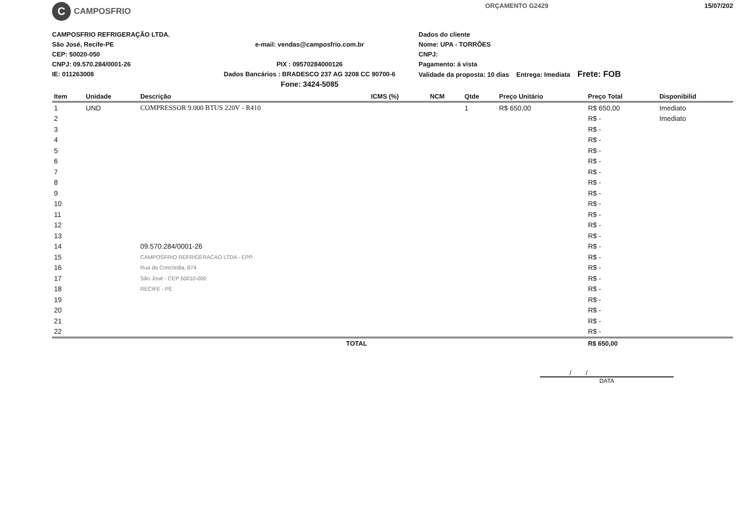C
CAMPOSFRIO
ORÇAMENTO G2429 15/07/202
CAMPOSFRIO REFRIGERAÇÃO LTDA.
São José, Recife-PE
CEP: 50020-050
CNPJ: 09.570.284/0001-26
IE: 011263008
e-mail: vendas@camposfrio.com.br
PIX : 09570284000126
Dados Bancários : BRADESCO 237 AG 3208 CC 90700-6
Fone: 3424-5085
Dados do cliente
Nome: UPA - TORRÕES
CNPJ:
Pagamento: á vista
Validade da proposta: 10 dias Entrega: Imediata Frete: FOB
| Item | Unidade | Descrição | ICMS (%) | NCM | Qtde | Preço Unitário | Preço Total | Disponibilid |
| --- | --- | --- | --- | --- | --- | --- | --- | --- |
| 1 | UND | COMPRESSOR 9.000 BTUS 220V - R410 | | | 1 | R$ 650,00 | R$ 650,00 | Imediato |
| 2 | | | | | | | R$ - | Imediato |
| 3 | | | | | | | R$ - | |
| 4 | | | | | | | R$ - | |
| 5 | | | | | | | R$ - | |
| 6 | | | | | | | R$ - | |
| 7 | | | | | | | R$ - | |
| 8 | | | | | | | R$ - | |
| 9 | | | | | | | R$ - | |
| 10 | | | | | | | R$ - | |
| 11 | | | | | | | R$ - | |
| 12 | | | | | | | R$ - | |
| 13 | | | | | | | R$ - | |
| 14 | | 09.570.284/0001-26 | | | | | R$ - | |
| 15 | | CAMPOSFRIO REFRIGERACAO LTDA - EPP | | | | | R$ - | |
| 16 | | Rua da Concórdia, 874 | | | | | R$ - | |
| 17 | | São José - CEP 50010-000 | | | | | R$ - | |
| 18 | | RECIFE - PE | | | | | R$ - | |
| 19 | | | | | | | R$ - | |
| 20 | | | | | | | R$ - | |
| 21 | | | | | | | R$ - | |
| 22 | | | | | | | R$ - | |
| TOTAL | | | | | | | R$ 650,00 | |
/ /
DATA